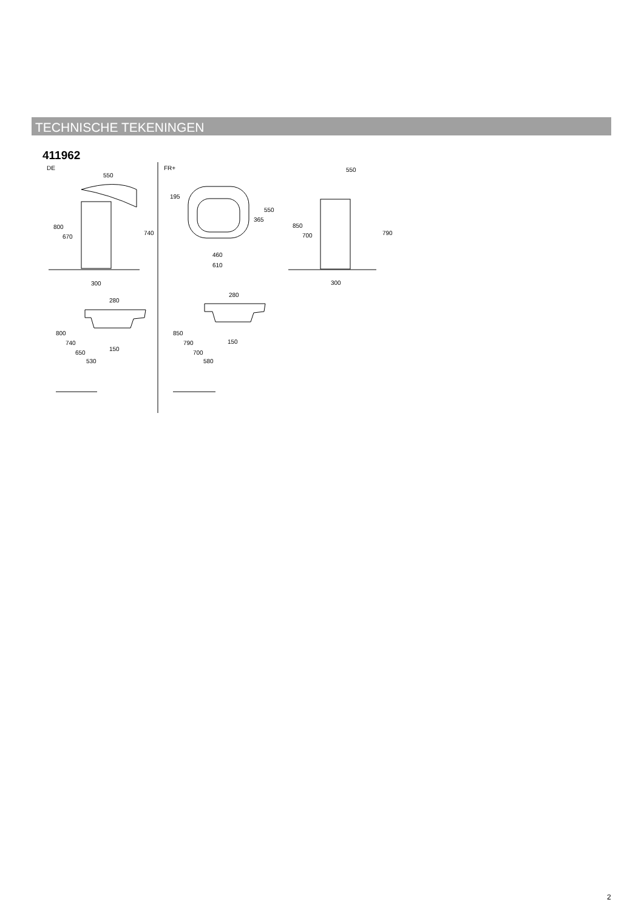TECHNISCHE TEKENINGEN
411962
DE
FR+
550
800
670
740
300
195
550
365
460
610
550
850
700
790
300
280
800
740
650
530
150
280
850
790
700
580
150
2